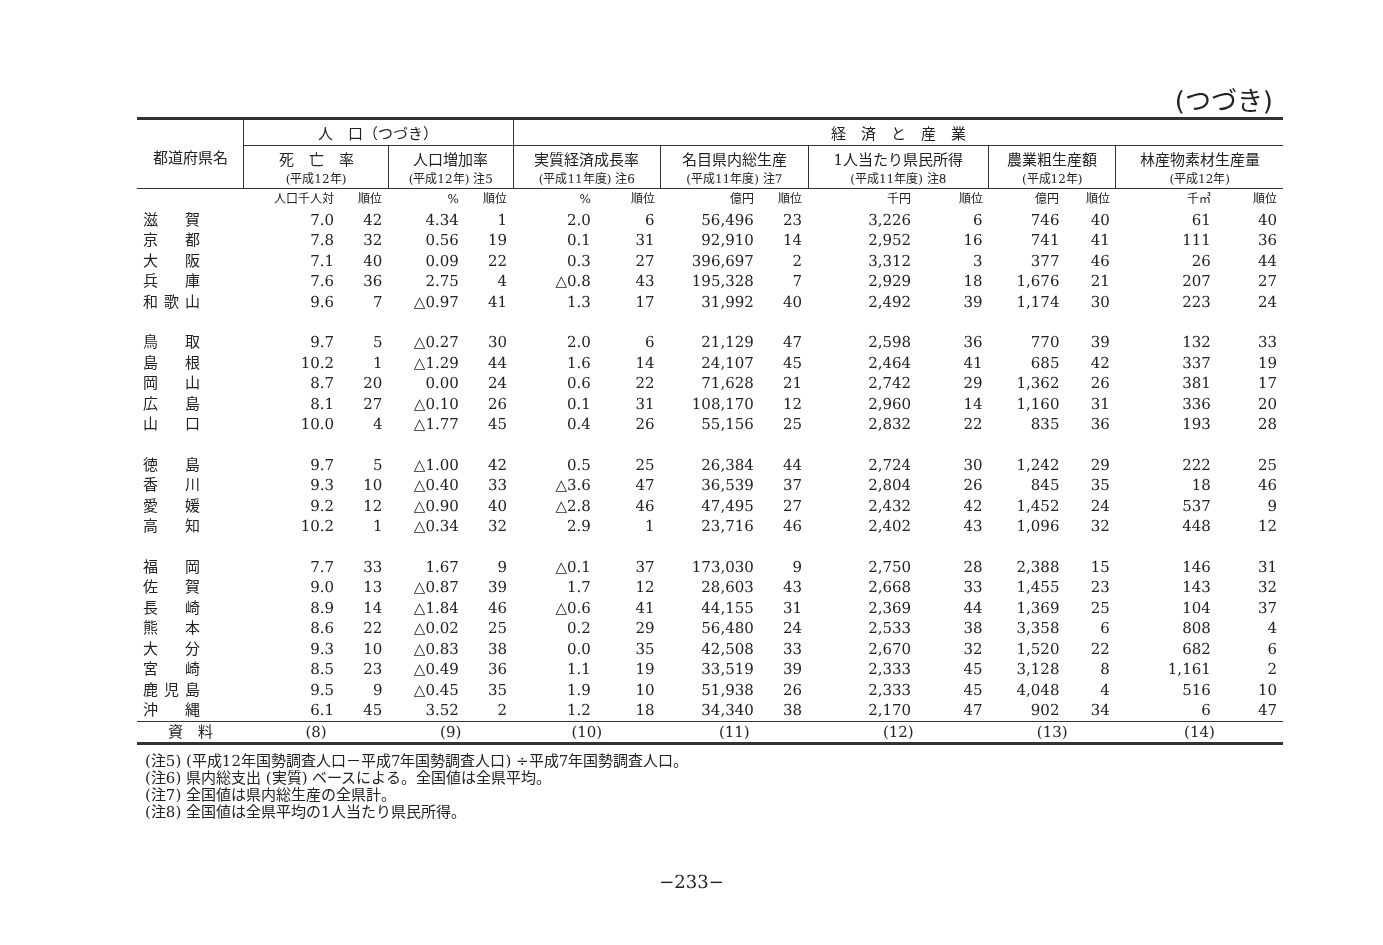(つづき)
| 都道府県名 | 人 口（つづき） | | | | 経 済 と 産 業 | | | | | | | | | |
| --- | --- | --- | --- | --- | --- | --- | --- | --- | --- | --- | --- | --- | --- | --- |
| | 死 亡 率 (平成12年) | | 人口増加率 (平成12年) 注5 | | 実質経済成長率 (平成11年度) 注6 | | 名目県内総生産 (平成11年度) 注7 | | 1人当たり県民所得 (平成11年度) 注8 | | 農業粗生産額 (平成12年) | | 林産物素材生産量 (平成12年) | |
| | 人口千人対 | 順位 | % | 順位 | % | 順位 | 億円 | 順位 | 千円 | 順位 | 億円 | 順位 | 千㎥ | 順位 |
| 滋 賀 | 7.0 | 42 | 4.34 | 1 | 2.0 | 6 | 56,496 | 23 | 3,226 | 6 | 746 | 40 | 61 | 40 |
| 京 都 | 7.8 | 32 | 0.56 | 19 | 0.1 | 31 | 92,910 | 14 | 2,952 | 16 | 741 | 41 | 111 | 36 |
| 大 阪 | 7.1 | 40 | 0.09 | 22 | 0.3 | 27 | 396,697 | 2 | 3,312 | 3 | 377 | 46 | 26 | 44 |
| 兵 庫 | 7.6 | 36 | 2.75 | 4 | △0.8 | 43 | 195,328 | 7 | 2,929 | 18 | 1,676 | 21 | 207 | 27 |
| 和歌山 | 9.6 | 7 | △0.97 | 41 | 1.3 | 17 | 31,992 | 40 | 2,492 | 39 | 1,174 | 30 | 223 | 24 |
| 鳥 取 | 9.7 | 5 | △0.27 | 30 | 2.0 | 6 | 21,129 | 47 | 2,598 | 36 | 770 | 39 | 132 | 33 |
| 島 根 | 10.2 | 1 | △1.29 | 44 | 1.6 | 14 | 24,107 | 45 | 2,464 | 41 | 685 | 42 | 337 | 19 |
| 岡 山 | 8.7 | 20 | 0.00 | 24 | 0.6 | 22 | 71,628 | 21 | 2,742 | 29 | 1,362 | 26 | 381 | 17 |
| 広 島 | 8.1 | 27 | △0.10 | 26 | 0.1 | 31 | 108,170 | 12 | 2,960 | 14 | 1,160 | 31 | 336 | 20 |
| 山 口 | 10.0 | 4 | △1.77 | 45 | 0.4 | 26 | 55,156 | 25 | 2,832 | 22 | 835 | 36 | 193 | 28 |
| 徳 島 | 9.7 | 5 | △1.00 | 42 | 0.5 | 25 | 26,384 | 44 | 2,724 | 30 | 1,242 | 29 | 222 | 25 |
| 香 川 | 9.3 | 10 | △0.40 | 33 | △3.6 | 47 | 36,539 | 37 | 2,804 | 26 | 845 | 35 | 18 | 46 |
| 愛 媛 | 9.2 | 12 | △0.90 | 40 | △2.8 | 46 | 47,495 | 27 | 2,432 | 42 | 1,452 | 24 | 537 | 9 |
| 高 知 | 10.2 | 1 | △0.34 | 32 | 2.9 | 1 | 23,716 | 46 | 2,402 | 43 | 1,096 | 32 | 448 | 12 |
| 福 岡 | 7.7 | 33 | 1.67 | 9 | △0.1 | 37 | 173,030 | 9 | 2,750 | 28 | 2,388 | 15 | 146 | 31 |
| 佐 賀 | 9.0 | 13 | △0.87 | 39 | 1.7 | 12 | 28,603 | 43 | 2,668 | 33 | 1,455 | 23 | 143 | 32 |
| 長 崎 | 8.9 | 14 | △1.84 | 46 | △0.6 | 41 | 44,155 | 31 | 2,369 | 44 | 1,369 | 25 | 104 | 37 |
| 熊 本 | 8.6 | 22 | △0.02 | 25 | 0.2 | 29 | 56,480 | 24 | 2,533 | 38 | 3,358 | 6 | 808 | 4 |
| 大 分 | 9.3 | 10 | △0.83 | 38 | 0.0 | 35 | 42,508 | 33 | 2,670 | 32 | 1,520 | 22 | 682 | 6 |
| 宮 崎 | 8.5 | 23 | △0.49 | 36 | 1.1 | 19 | 33,519 | 39 | 2,333 | 45 | 3,128 | 8 | 1,161 | 2 |
| 鹿児島 | 9.5 | 9 | △0.45 | 35 | 1.9 | 10 | 51,938 | 26 | 2,333 | 45 | 4,048 | 4 | 516 | 10 |
| 沖 縄 | 6.1 | 45 | 3.52 | 2 | 1.2 | 18 | 34,340 | 38 | 2,170 | 47 | 902 | 34 | 6 | 47 |
| 資 料 | (8) | | (9) | | (10) | | (11) | | (12) | | (13) | | (14) | |
(注5) (平成12年国勢調査人口－平成7年国勢調査人口) ÷平成7年国勢調査人口。
(注6) 県内総支出 (実質) ベースによる。全国値は全県平均。
(注7) 全国値は県内総生産の全県計。
(注8) 全国値は全県平均の1人当たり県民所得。
−233−